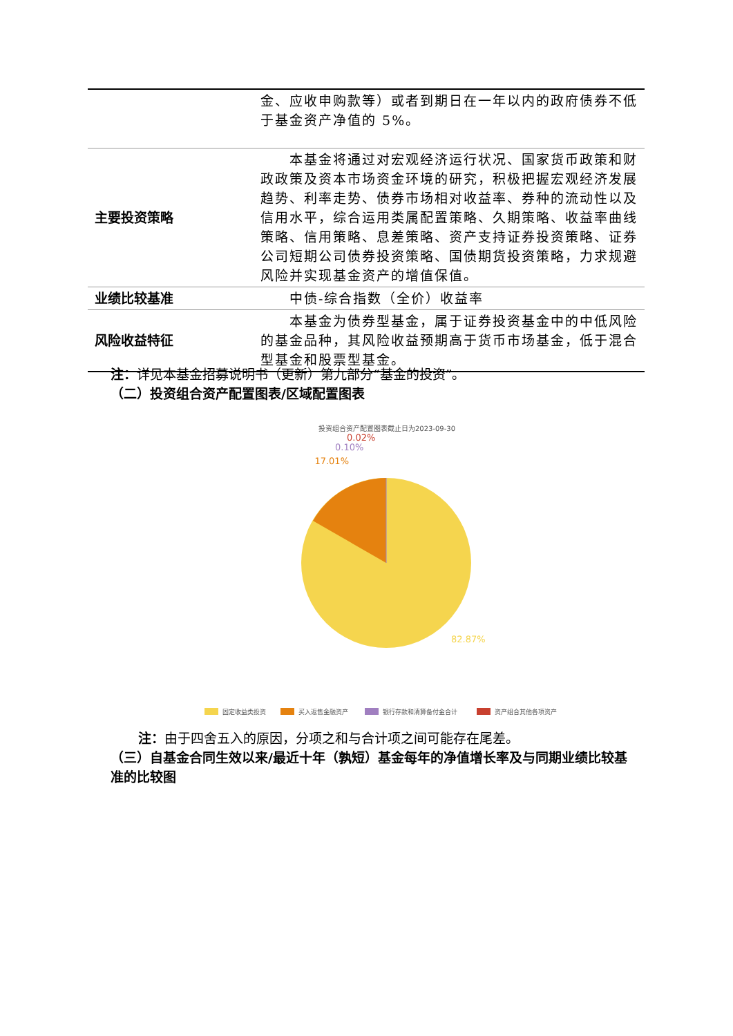| | 金、应收申购款等）或者到期日在一年以内的政府债券不低于基金资产净值的 5%。 |
| 主要投资策略 | 本基金将通过对宏观经济运行状况、国家货币政策和财政政策及资本市场资金环境的研究，积极把握宏观经济发展趋势、利率走势、债券市场相对收益率、券种的流动性以及信用水平，综合运用类属配置策略、久期策略、收益率曲线策略、信用策略、息差策略、资产支持证券投资策略、证券公司短期公司债券投资策略、国债期货投资策略，力求规避风险并实现基金资产的增值保值。 |
| 业绩比较基准 | 中债-综合指数（全价）收益率 |
| 风险收益特征 | 本基金为债券型基金，属于证券投资基金中的中低风险的基金品种，其风险收益预期高于货币市场基金，低于混合型基金和股票型基金。 |
注：详见本基金招募说明书（更新）第九部分“基金的投资”。
（二）投资组合资产配置图表/区域配置图表
投资组合资产配置图表截止日为2023-09-30
17.01%
0.10%
0.02%
82.87%
固定收益类投资
买入返售金融资产
银行存款和清算备付金合计
资产组合其他各项资产
注：由于四舍五入的原因，分项之和与合计项之间可能存在尾差。
（三）自基金合同生效以来/最近十年（孰短）基金每年的净值增长率及与同期业绩比较基准的比较图